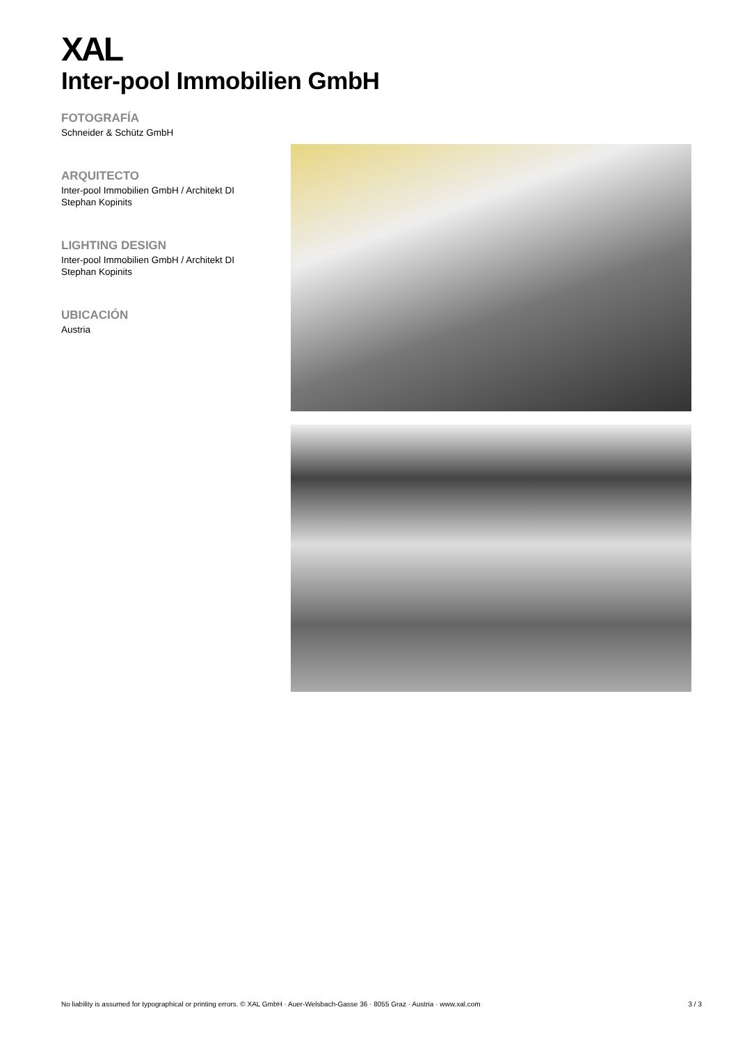XAL
Inter-pool Immobilien GmbH
FOTOGRAFÍA
Schneider & Schütz GmbH
ARQUITECTO
Inter-pool Immobilien GmbH / Architekt DI Stephan Kopinits
LIGHTING DESIGN
Inter-pool Immobilien GmbH / Architekt DI Stephan Kopinits
UBICACIÓN
Austria
No liability is assumed for typographical or printing errors. © XAL GmbH · Auer-Welsbach-Gasse 36 · 8055 Graz · Austria · www.xal.com 3 / 3